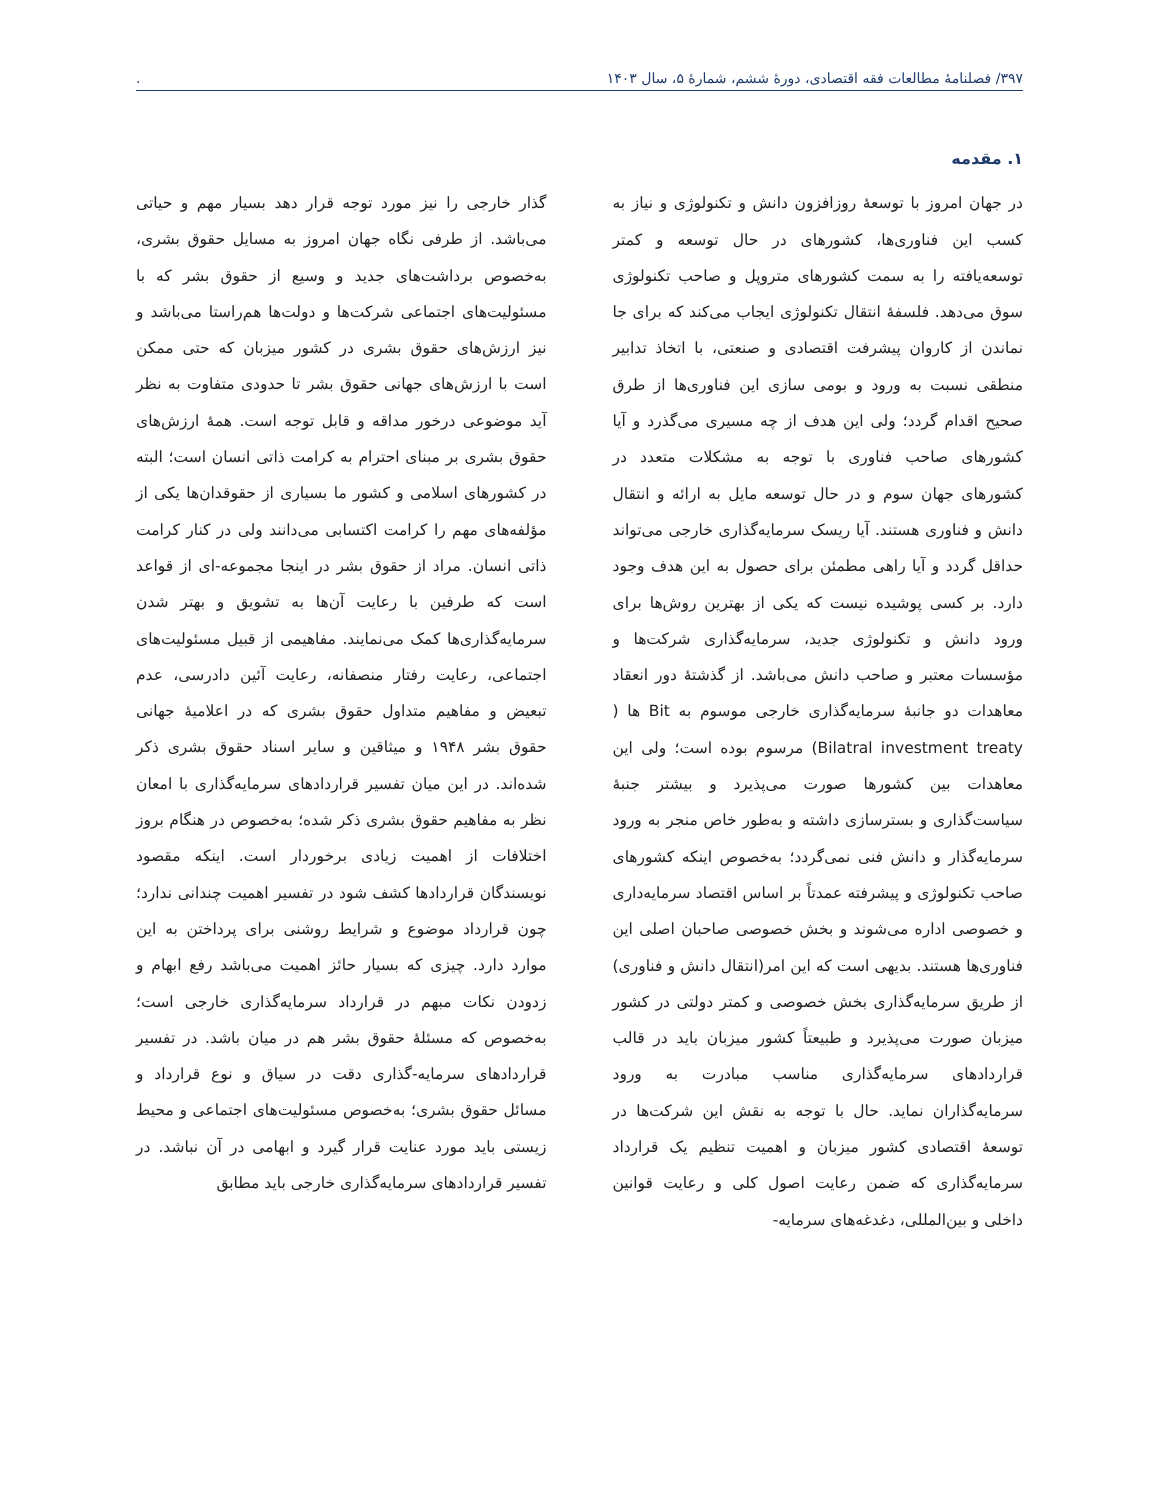۳۹۷/ فصلنامهٔ مطالعات فقه اقتصادی، دورهٔ ششم، شمارهٔ ۵، سال ۱۴۰۳.
۱. مقدمه
در جهان امروز با توسعهٔ روزافزون دانش و تکنولوژی و نیاز به کسب این فناوری‌ها، کشورهای در حال توسعه و کمتر توسعه‌یافته را به سمت کشورهای متروپل و صاحب تکنولوژی سوق می‌دهد. فلسفهٔ انتقال تکنولوژی ایجاب می‌کند که برای جا نماندن از کاروان پیشرفت اقتصادی و صنعتی، با اتخاذ تدابیر منطقی نسبت به ورود و بومی سازی این فناوری‌ها از طرق صحیح اقدام گردد؛ ولی این هدف از چه مسیری می‌گذرد و آیا کشورهای صاحب فناوری با توجه به مشکلات متعدد در کشورهای جهان سوم و در حال توسعه مایل به ارائه و انتقال دانش و فناوری هستند. آیا ریسک سرمایه‌گذاری خارجی می‌تواند حداقل گردد و آیا راهی مطمئن برای حصول به این هدف وجود دارد. بر کسی پوشیده نیست که یکی از بهترین روش‌ها برای ورود دانش و تکنولوژی جدید، سرمایه‌گذاری شرکت‌ها و مؤسسات معتبر و صاحب دانش می‌باشد. از گذشتهٔ دور انعقاد معاهدات دو جانبهٔ سرمایه‌گذاری خارجی موسوم به Bit ها ( Bilatral investment treaty) مرسوم بوده است؛ ولی این معاهدات بین کشورها صورت می‌پذیرد و بیشتر جنبهٔ سیاست‌گذاری و بسترسازی داشته و به‌طور خاص منجر به ورود سرمایه‌گذار و دانش فنی نمی‌گردد؛ به‌خصوص اینکه کشورهای صاحب تکنولوژی و پیشرفته عمدتاً بر اساس اقتصاد سرمایه‌داری و خصوصی اداره می‌شوند و بخش خصوصی صاحبان اصلی این فناوری‌ها هستند. بدیهی است که این امر(انتقال دانش و فناوری) از طریق سرمایه‌گذاری بخش خصوصی و کمتر دولتی در کشور میزبان صورت می‌پذیرد و طبیعتاً کشور میزبان باید در قالب قراردادهای سرمایه‌گذاری مناسب مبادرت به ورود سرمایه‌گذاران نماید. حال با توجه به نقش این شرکت‌ها در توسعهٔ اقتصادی کشور میزبان و اهمیت تنظیم یک قرارداد سرمایه‌گذاری که ضمن رعایت اصول کلی و رعایت قوانین داخلی و بین‌المللی، دغدغه‌های سرمایه-
گذار خارجی را نیز مورد توجه قرار دهد بسیار مهم و حیاتی می‌باشد. از طرفی نگاه جهان امروز به مسایل حقوق بشری، به‌خصوص برداشت‌های جدید و وسیع از حقوق بشر که با مسئولیت‌های اجتماعی شرکت‌ها و دولت‌ها هم‌راستا می‌باشد و نیز ارزش‌های حقوق بشری در کشور میزبان که حتی ممکن است با ارزش‌های جهانی حقوق بشر تا حدودی متفاوت به نظر آید موضوعی درخور مداقه و قابل توجه است. همهٔ ارزش‌های حقوق بشری بر مبنای احترام به کرامت ذاتی انسان است؛ البته در کشورهای اسلامی و کشور ما بسیاری از حقوقدان‌ها یکی از مؤلفه‌های مهم را کرامت اکتسابی می‌دانند ولی در کنار کرامت ذاتی انسان. مراد از حقوق بشر در اینجا مجموعه-ای از قواعد است که طرفین با رعایت آن‌ها به تشویق و بهتر شدن سرمایه‌گذاری‌ها کمک می‌نمایند. مفاهیمی از قبیل مسئولیت‌های اجتماعی، رعایت رفتار منصفانه، رعایت آئین دادرسی، عدم تبعیض و مفاهیم متداول حقوق بشری که در اعلامیهٔ جهانی حقوق بشر ۱۹۴۸ و میثاقین و سایر اسناد حقوق بشری ذکر شده‌اند. در این میان تفسیر قراردادهای سرمایه‌گذاری با امعان نظر به مفاهیم حقوق بشری ذکر شده؛ به‌خصوص در هنگام بروز اختلافات از اهمیت زیادی برخوردار است. اینکه مقصود نویسندگان قراردادها کشف شود در تفسیر اهمیت چندانی ندارد؛ چون قرارداد موضوع و شرایط روشنی برای پرداختن به این موارد دارد. چیزی که بسیار حائز اهمیت می‌باشد رفع ابهام و زدودن نکات مبهم در قرارداد سرمایه‌گذاری خارجی است؛ به‌خصوص که مسئلهٔ حقوق بشر هم در میان باشد. در تفسیر قراردادهای سرمایه-گذاری دقت در سیاق و نوع قرارداد و مسائل حقوق بشری؛ به‌خصوص مسئولیت‌های اجتماعی و محیط زیستی باید مورد عنایت قرار گیرد و ابهامی در آن نباشد. در تفسیر قراردادهای سرمایه‌گذاری خارجی باید مطابق